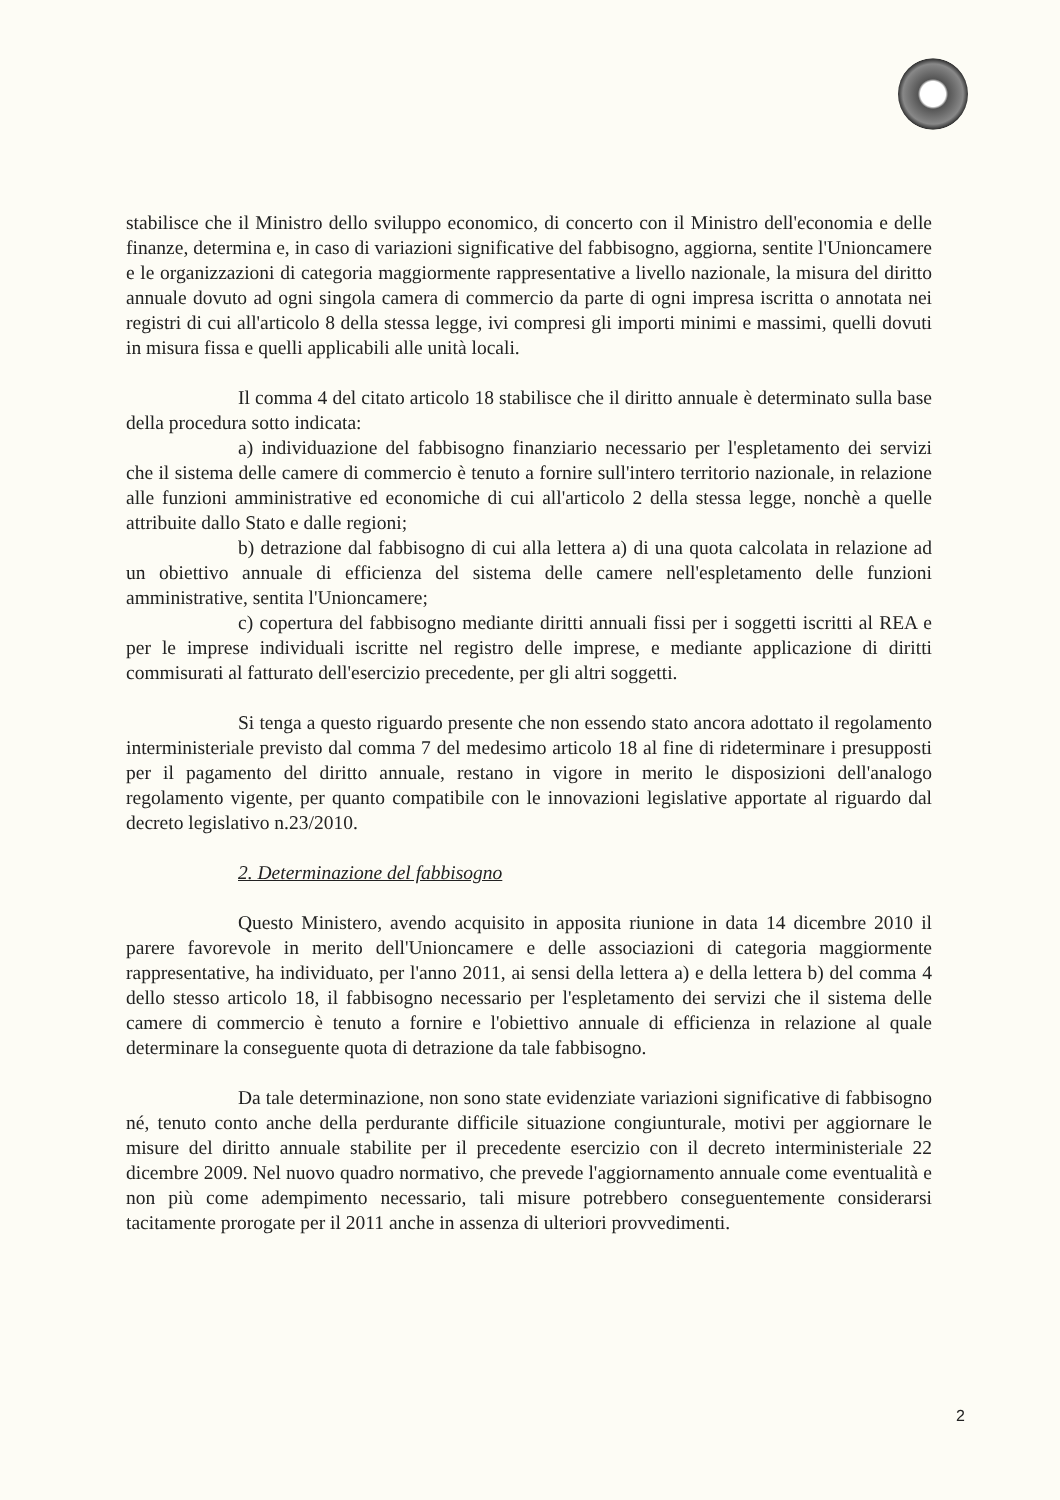stabilisce che il Ministro dello sviluppo economico, di concerto con il Ministro dell'economia e delle finanze, determina e, in caso di variazioni significative del fabbisogno, aggiorna, sentite l'Unioncamere e le organizzazioni di categoria maggiormente rappresentative a livello nazionale, la misura del diritto annuale dovuto ad ogni singola camera di commercio da parte di ogni impresa iscritta o annotata nei registri di cui all'articolo 8 della stessa legge, ivi compresi gli importi minimi e massimi, quelli dovuti in misura fissa e quelli applicabili alle unità locali.
Il comma 4 del citato articolo 18 stabilisce che il diritto annuale è determinato sulla base della procedura sotto indicata:
a) individuazione del fabbisogno finanziario necessario per l'espletamento dei servizi che il sistema delle camere di commercio è tenuto a fornire sull'intero territorio nazionale, in relazione alle funzioni amministrative ed economiche di cui all'articolo 2 della stessa legge, nonchè a quelle attribuite dallo Stato e dalle regioni;
b) detrazione dal fabbisogno di cui alla lettera a) di una quota calcolata in relazione ad un obiettivo annuale di efficienza del sistema delle camere nell'espletamento delle funzioni amministrative, sentita l'Unioncamere;
c) copertura del fabbisogno mediante diritti annuali fissi per i soggetti iscritti al REA e per le imprese individuali iscritte nel registro delle imprese, e mediante applicazione di diritti commisurati al fatturato dell'esercizio precedente, per gli altri soggetti.
Si tenga a questo riguardo presente che non essendo stato ancora adottato il regolamento interministeriale previsto dal comma 7 del medesimo articolo 18 al fine di rideterminare i presupposti per il pagamento del diritto annuale, restano in vigore in merito le disposizioni dell'analogo regolamento vigente, per quanto compatibile con le innovazioni legislative apportate al riguardo dal decreto legislativo n.23/2010.
2. Determinazione del fabbisogno
Questo Ministero, avendo acquisito in apposita riunione in data 14 dicembre 2010 il parere favorevole in merito dell'Unioncamere e delle associazioni di categoria maggiormente rappresentative, ha individuato, per l'anno 2011, ai sensi della lettera a) e della lettera b) del comma 4 dello stesso articolo 18, il fabbisogno necessario per l'espletamento dei servizi che il sistema delle camere di commercio è tenuto a fornire e l'obiettivo annuale di efficienza in relazione al quale determinare la conseguente quota di detrazione da tale fabbisogno.
Da tale determinazione, non sono state evidenziate variazioni significative di fabbisogno né, tenuto conto anche della perdurante difficile situazione congiunturale, motivi per aggiornare le misure del diritto annuale stabilite per il precedente esercizio con il decreto interministeriale 22 dicembre 2009. Nel nuovo quadro normativo, che prevede l'aggiornamento annuale come eventualità e non più come adempimento necessario, tali misure potrebbero conseguentemente considerarsi tacitamente prorogate per il 2011 anche in assenza di ulteriori provvedimenti.
2